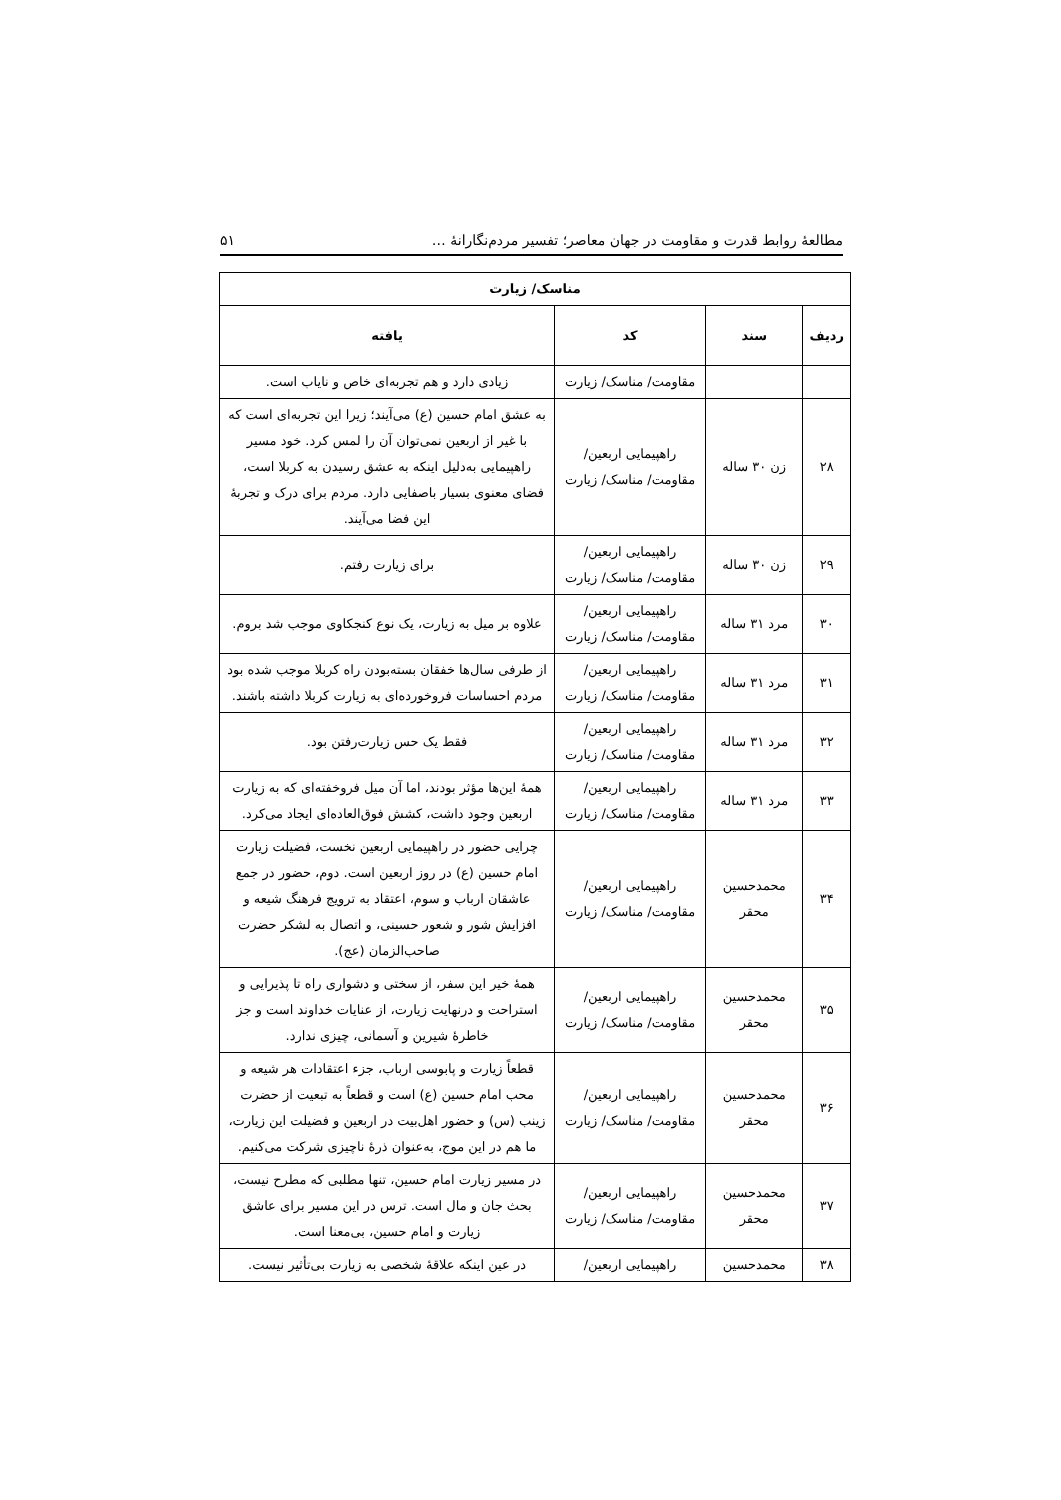مطالعهٔ روابط قدرت و مقاومت در جهان معاصر؛ تفسیر مردم‌نگارانهٔ … ۵۱
| مناسک/ زیارت | | | |
| --- | --- | --- | --- |
| ردیف | سند | کد | یافته |
| | | مقاومت/ مناسک/ زیارت | زیادی دارد و هم تجربه‌ای خاص و نایاب است. |
| ۲۸ | زن ۳۰ ساله | راهپیمایی اربعین/ مقاومت/ مناسک/ زیارت | به عشق امام حسین (ع) می‌آیند؛ زیرا این تجربه‌ای است که با غیر از اربعین نمی‌توان آن را لمس کرد. خود مسیر راهپیمایی به‌دلیل اینکه به عشق رسیدن به کربلا است، فضای معنوی بسیار باصفایی دارد. مردم برای درک و تجربهٔ این فضا می‌آیند. |
| ۲۹ | زن ۳۰ ساله | راهپیمایی اربعین/ مقاومت/ مناسک/ زیارت | برای زیارت رفتم. |
| ۳۰ | مرد ۳۱ ساله | راهپیمایی اربعین/ مقاومت/ مناسک/ زیارت | علاوه بر میل به زیارت، یک نوع کنجکاوی موجب شد بروم. |
| ۳۱ | مرد ۳۱ ساله | راهپیمایی اربعین/ مقاومت/ مناسک/ زیارت | از طرفی سال‌ها خفقان بسته‌بودن راه کربلا موجب شده بود مردم احساسات فروخورده‌ای به زیارت کربلا داشته باشند. |
| ۳۲ | مرد ۳۱ ساله | راهپیمایی اربعین/ مقاومت/ مناسک/ زیارت | فقط یک حس زیارت‌رفتن بود. |
| ۳۳ | مرد ۳۱ ساله | راهپیمایی اربعین/ مقاومت/ مناسک/ زیارت | همهٔ این‌ها مؤثر بودند، اما آن میل فروخفته‌ای که به زیارت اربعین وجود داشت، کشش فوق‌العاده‌ای ایجاد می‌کرد. |
| ۳۴ | محمدحسین محقر | راهپیمایی اربعین/ مقاومت/ مناسک/ زیارت | چرایی حضور در راهپیمایی اربعین نخست، فضیلت زیارت امام حسین (ع) در روز اربعین است. دوم، حضور در جمع عاشقان ارباب و سوم، اعتقاد به ترویج فرهنگ شیعه و افزایش شور و شعور حسینی، و اتصال به لشکر حضرت صاحب‌الزمان (عج). |
| ۳۵ | محمدحسین محقر | راهپیمایی اربعین/ مقاومت/ مناسک/ زیارت | همهٔ خیر این سفر، از سختی و دشواری راه تا پذیرایی و استراحت و درنهایت زیارت، از عنایات خداوند است و جز خاطرهٔ شیرین و آسمانی، چیزی ندارد. |
| ۳۶ | محمدحسین محقر | راهپیمایی اربعین/ مقاومت/ مناسک/ زیارت | قطعاً زیارت و پابوسی ارباب، جزء اعتقادات هر شیعه و محب امام حسین (ع) است و قطعاً به تبعیت از حضرت زینب (س) و حضور اهل‌بیت در اربعین و فضیلت این زیارت، ما هم در این موج، به‌عنوان ذرهٔ ناچیزی شرکت می‌کنیم. |
| ۳۷ | محمدحسین محقر | راهپیمایی اربعین/ مقاومت/ مناسک/ زیارت | در مسیر زیارت امام حسین، تنها مطلبی که مطرح نیست، بحث جان و مال است. ترس در این مسیر برای عاشق زیارت و امام حسین، بی‌معنا است. |
| ۳۸ | محمدحسین | راهپیمایی اربعین/ | در عین اینکه علاقهٔ شخصی به زیارت بی‌تأثیر نیست. |